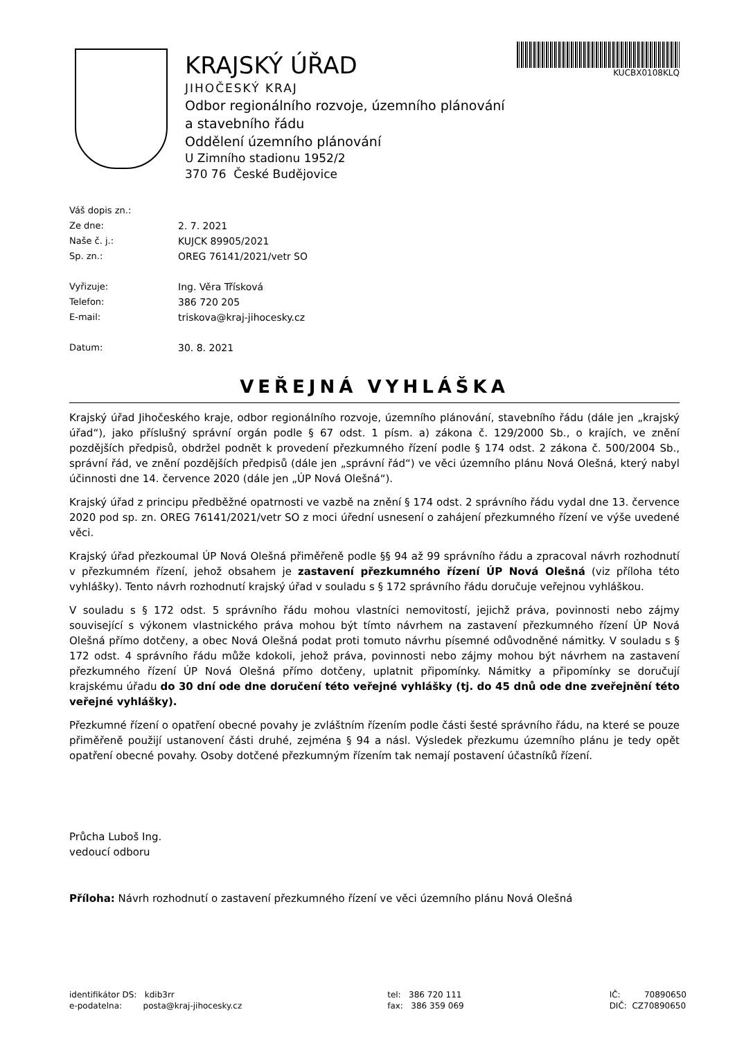KRAJSKÝ ÚŘAD
JIHOČESKÝ KRAJ
Odbor regionálního rozvoje, územního plánování a stavebního řádu
Oddělení územního plánování
U Zimního stadionu 1952/2
370 76 České Budějovice
KUCBX0108KLQ
Váš dopis zn.:
Ze dne: 2. 7. 2021
Naše č. j.: KUJCK 89905/2021
Sp. zn.: OREG 76141/2021/vetr SO
Vyřizuje: Ing. Věra Třísková
Telefon: 386 720 205
E-mail: triskova@kraj-jihocesky.cz
Datum: 30. 8. 2021
VEŘEJNÁ VYHLÁŠKA
Krajský úřad Jihočeského kraje, odbor regionálního rozvoje, územního plánování, stavebního řádu (dále jen „krajský úřad“), jako příslušný správní orgán podle § 67 odst. 1 písm. a) zákona č. 129/2000 Sb., o krajích, ve znění pozdějších předpisů, obdržel podnět k provedení přezkumného řízení podle § 174 odst. 2 zákona č. 500/2004 Sb., správní řád, ve znění pozdějších předpisů (dále jen „správní řád“) ve věci územního plánu Nová Olešná, který nabyl účinnosti dne 14. července 2020 (dále jen „ÚP Nová Olešná“).
Krajský úřad z principu předběžné opatrnosti ve vazbě na znění § 174 odst. 2 správního řádu vydal dne 13. července 2020 pod sp. zn. OREG 76141/2021/vetr SO z moci úřední usnesení o zahájení přezkumného řízení ve výše uvedené věci.
Krajský úřad přezkoumal ÚP Nová Olešná přiměřeně podle §§ 94 až 99 správního řádu a zpracoval návrh rozhodnutí v přezkumném řízení, jehož obsahem je zastavení přezkumného řízení ÚP Nová Olešná (viz příloha této vyhlášky). Tento návrh rozhodnutí krajský úřad v souladu s § 172 správního řádu doručuje veřejnou vyhláškou.
V souladu s § 172 odst. 5 správního řádu mohou vlastníci nemovitostí, jejichž práva, povinnosti nebo zájmy související s výkonem vlastnického práva mohou být tímto návrhem na zastavení přezkumného řízení ÚP Nová Olešná přímo dotčeny, a obec Nová Olešná podat proti tomuto návrhu písemné odůvodněné námitky. V souladu s § 172 odst. 4 správního řádu může kdokoli, jehož práva, povinnosti nebo zájmy mohou být návrhem na zastavení přezkumného řízení ÚP Nová Olešná přímo dotčeny, uplatnit připomínky. Námitky a připomínky se doručují krajskému úřadu do 30 dní ode dne doručení této veřejné vyhlášky (tj. do 45 dnů ode dne zveřejnění této veřejné vyhlášky).
Přezkumné řízení o opatření obecné povahy je zvláštním řízením podle části šesté správního řádu, na které se pouze přiměřeně použijí ustanovení části druhé, zejména § 94 a násl. Výsledek přezkumu územního plánu je tedy opět opatření obecné povahy. Osoby dotčené přezkumným řízením tak nemají postavení účastníků řízení.
Průcha Luboš Ing.
vedoucí odboru
Příloha: Návrh rozhodnutí o zastavení přezkumného řízení ve věci územního plánu Nová Olešná
identifikátor DS: kdib3rr
e-podatelna: posta@kraj-jihocesky.cz
tel: 386 720 111
fax: 386 359 069
IČ: 70890650
DIČ: CZ70890650